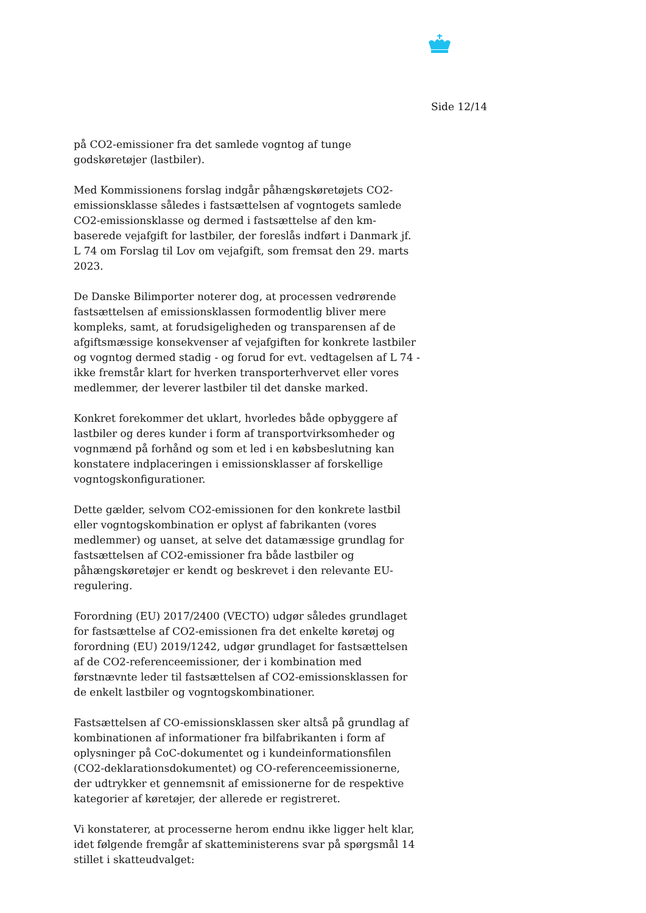Side 12/14
på CO2-emissioner fra det samlede vogntog af tunge godskøretøjer (lastbiler).
Med Kommissionens forslag indgår påhængskøretøjets CO2-emissionsklasse således i fastsættelsen af vogntogets samlede CO2-emissionsklasse og dermed i fastsættelse af den km-baserede vejafgift for lastbiler, der foreslås indført i Danmark jf. L 74 om Forslag til Lov om vejafgift, som fremsat den 29. marts 2023.
De Danske Bilimporter noterer dog, at processen vedrørende fastsættelsen af emissionsklassen formodentlig bliver mere kompleks, samt, at forudsigeligheden og transparensen af de afgiftsmæssige konsekvenser af vejafgiften for konkrete lastbiler og vogntog dermed stadig - og forud for evt. vedtagelsen af L 74 - ikke fremstår klart for hverken transporterhvervet eller vores medlemmer, der leverer lastbiler til det danske marked.
Konkret forekommer det uklart, hvorledes både opbyggere af lastbiler og deres kunder i form af transportvirksomheder og vognmænd på forhånd og som et led i en købsbeslutning kan konstatere indplaceringen i emissionsklasser af forskellige vogntogskonfigurationer.
Dette gælder, selvom CO2-emissionen for den konkrete lastbil eller vogntogskombination er oplyst af fabrikanten (vores medlemmer) og uanset, at selve det datamæssige grundlag for fastsættelsen af CO2-emissioner fra både lastbiler og påhængskøretøjer er kendt og beskrevet i den relevante EU-regulering.
Forordning (EU) 2017/2400 (VECTO) udgør således grundlaget for fastsættelse af CO2-emissionen fra det enkelte køretøj og forordning (EU) 2019/1242, udgør grundlaget for fastsættelsen af de CO2-referenceemissioner, der i kombination med førstnævnte leder til fastsættelsen af CO2-emissionsklassen for de enkelt lastbiler og vogntogskombinationer.
Fastsættelsen af CO-emissionsklassen sker altså på grundlag af kombinationen af informationer fra bilfabrikanten i form af oplysninger på CoC-dokumentet og i kundeinformationsfilen (CO2-deklarationsdokumentet) og CO-referenceemissionerne, der udtrykker et gennemsnit af emissionerne for de respektive kategorier af køretøjer, der allerede er registreret.
Vi konstaterer, at processerne herom endnu ikke ligger helt klar, idet følgende fremgår af skatteministerens svar på spørgsmål 14 stillet i skatteudvalget: